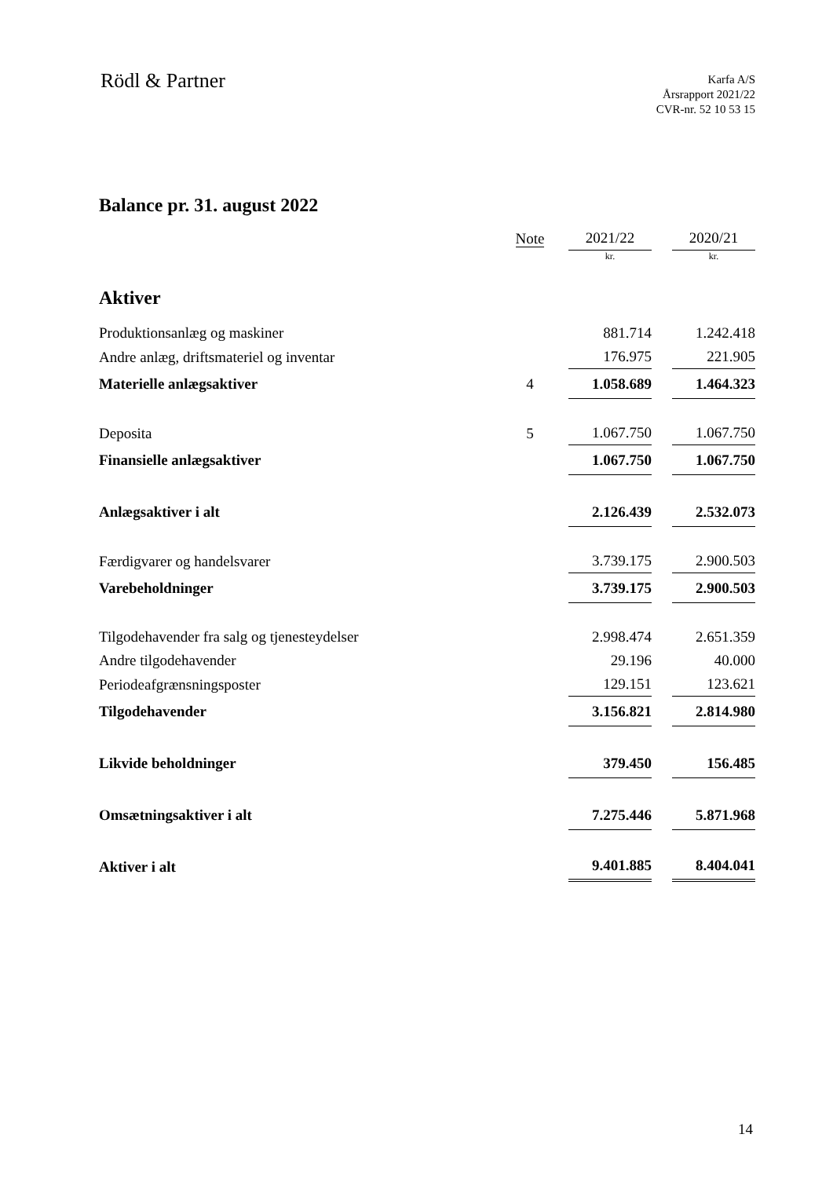Rödl & Partner
Karfa A/S
Årsrapport 2021/22
CVR-nr. 52 10 53 15
Balance pr. 31. august 2022
| | Note | 2021/22 | | 2020/21 |
| --- | --- | --- | --- | --- |
| | | kr. | | kr. |
| Aktiver | | | | |
| Produktionsanlæg og maskiner | | 881.714 | | 1.242.418 |
| Andre anlæg, driftsmateriel og inventar | | 176.975 | | 221.905 |
| Materielle anlægsaktiver | 4 | 1.058.689 | | 1.464.323 |
| Deposita | 5 | 1.067.750 | | 1.067.750 |
| Finansielle anlægsaktiver | | 1.067.750 | | 1.067.750 |
| Anlægsaktiver i alt | | 2.126.439 | | 2.532.073 |
| Færdigvarer og handelsvarer | | 3.739.175 | | 2.900.503 |
| Varebeholdninger | | 3.739.175 | | 2.900.503 |
| Tilgodehavender fra salg og tjenesteydelser | | 2.998.474 | | 2.651.359 |
| Andre tilgodehavender | | 29.196 | | 40.000 |
| Periodeafgrænsningsposter | | 129.151 | | 123.621 |
| Tilgodehavender | | 3.156.821 | | 2.814.980 |
| Likvide beholdninger | | 379.450 | | 156.485 |
| Omsætningsaktiver i alt | | 7.275.446 | | 5.871.968 |
| Aktiver i alt | | 9.401.885 | | 8.404.041 |
14